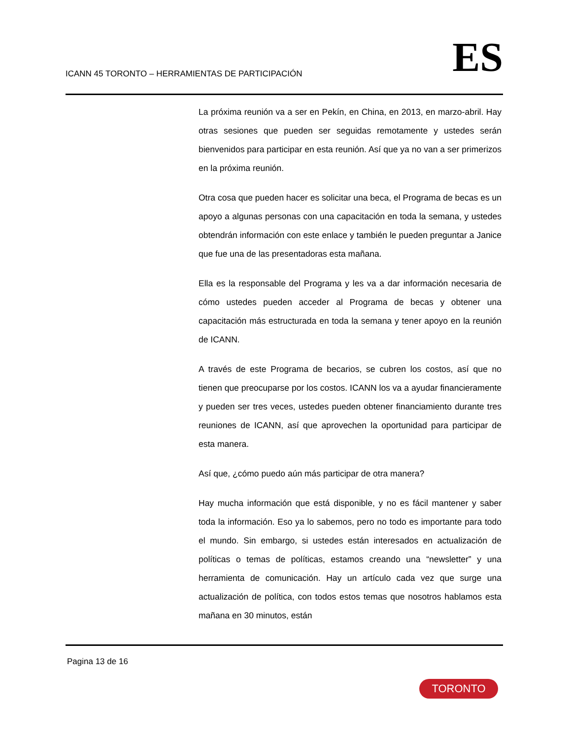ICANN 45 TORONTO – HERRAMIENTAS DE PARTICIPACIÓN
ES
La próxima reunión va a ser en Pekín, en China, en 2013, en marzo-abril. Hay otras sesiones que pueden ser seguidas remotamente y ustedes serán bienvenidos para participar en esta reunión. Así que ya no van a ser primerizos en la próxima reunión.
Otra cosa que pueden hacer es solicitar una beca, el Programa de becas es un apoyo a algunas personas con una capacitación en toda la semana, y ustedes obtendrán información con este enlace y también le pueden preguntar a Janice que fue una de las presentadoras esta mañana.
Ella es la responsable del Programa y les va a dar información necesaria de cómo ustedes pueden acceder al Programa de becas y obtener una capacitación más estructurada en toda la semana y tener apoyo en la reunión de ICANN.
A través de este Programa de becarios, se cubren los costos, así que no tienen que preocuparse por los costos. ICANN los va a ayudar financieramente y pueden ser tres veces, ustedes pueden obtener financiamiento durante tres reuniones de ICANN, así que aprovechen la oportunidad para participar de esta manera.
Así que, ¿cómo puedo aún más participar de otra manera?
Hay mucha información que está disponible, y no es fácil mantener y saber toda la información. Eso ya lo sabemos, pero no todo es importante para todo el mundo. Sin embargo, si ustedes están interesados en actualización de políticas o temas de políticas, estamos creando una “newsletter” y una herramienta de comunicación. Hay un artículo cada vez que surge una actualización de política, con todos estos temas que nosotros hablamos esta mañana en 30 minutos, están
Pagina 13 de 16
TORONTO